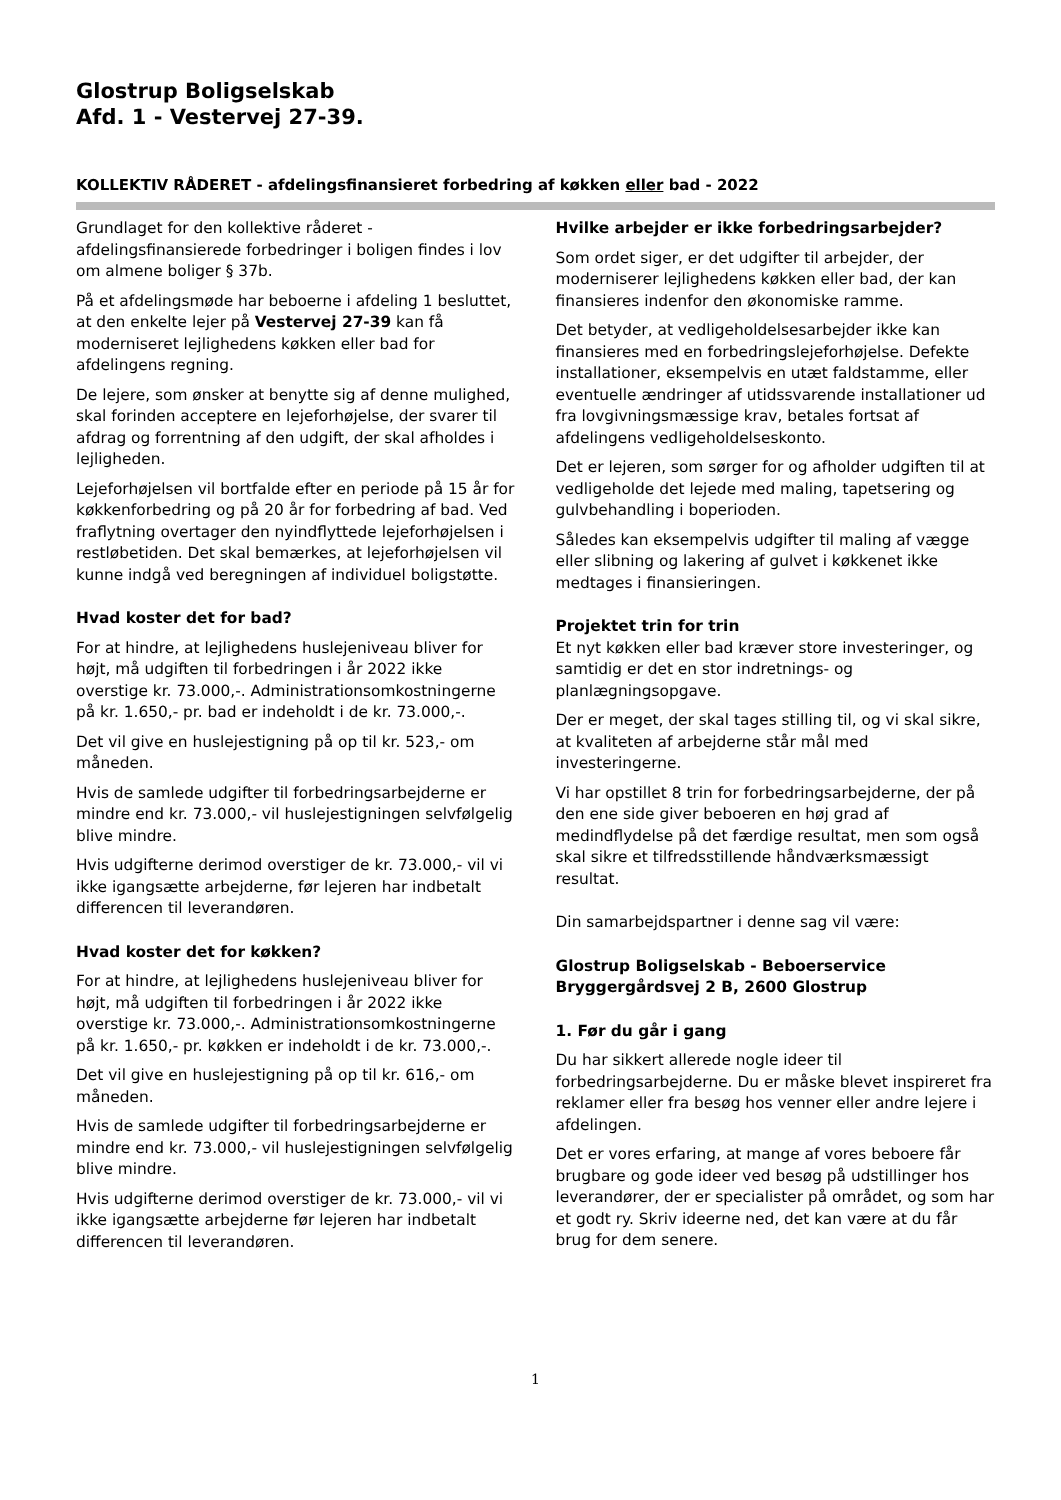Glostrup Boligselskab
Afd. 1 - Vestervej 27-39.
KOLLEKTIV RÅDERET - afdelingsfinansieret forbedring af køkken eller bad - 2022
Grundlaget for den kollektive råderet - afdelingsfinansierede forbedringer i boligen findes i lov om almene boliger § 37b.
På et afdelingsmøde har beboerne i afdeling 1 besluttet, at den enkelte lejer på Vestervej 27-39 kan få moderniseret lejlighedens køkken eller bad for afdelingens regning.
De lejere, som ønsker at benytte sig af denne mulighed, skal forinden acceptere en lejeforhøjelse, der svarer til afdrag og forrentning af den udgift, der skal afholdes i lejligheden.
Lejeforhøjelsen vil bortfalde efter en periode på 15 år for køkkenforbedring og på 20 år for forbedring af bad. Ved fraflytning overtager den nyindflyttede lejeforhøjelsen i restløbetiden. Det skal bemærkes, at lejeforhøjelsen vil kunne indgå ved beregningen af individuel boligstøtte.
Hvad koster det for bad?
For at hindre, at lejlighedens huslejeniveau bliver for højt, må udgiften til forbedringen i år 2022 ikke overstige kr. 73.000,-. Administrationsomkostningerne på kr. 1.650,- pr. bad er indeholdt i de kr. 73.000,-.
Det vil give en huslejestigning på op til kr. 523,- om måneden.
Hvis de samlede udgifter til forbedringsarbejderne er mindre end kr. 73.000,- vil huslejestigningen selvfølgelig blive mindre.
Hvis udgifterne derimod overstiger de kr. 73.000,- vil vi ikke igangsætte arbejderne, før lejeren har indbetalt differencen til leverandøren.
Hvad koster det for køkken?
For at hindre, at lejlighedens huslejeniveau bliver for højt, må udgiften til forbedringen i år 2022 ikke overstige kr. 73.000,-. Administrationsomkostningerne på kr. 1.650,- pr. køkken er indeholdt i de kr. 73.000,-.
Det vil give en huslejestigning på op til kr. 616,- om måneden.
Hvis de samlede udgifter til forbedringsarbejderne er mindre end kr. 73.000,- vil huslejestigningen selvfølgelig blive mindre.
Hvis udgifterne derimod overstiger de kr. 73.000,- vil vi ikke igangsætte arbejderne før lejeren har indbetalt differencen til leverandøren.
Hvilke arbejder er ikke forbedringsarbejder?
Som ordet siger, er det udgifter til arbejder, der moderniserer lejlighedens køkken eller bad, der kan finansieres indenfor den økonomiske ramme.
Det betyder, at vedligeholdelsesarbejder ikke kan finansieres med en forbedringslejeforhøjelse. Defekte installationer, eksempelvis en utæt faldstamme, eller eventuelle ændringer af utidssvarende installationer ud fra lovgivningsmæssige krav, betales fortsat af afdelingens vedligeholdelseskonto.
Det er lejeren, som sørger for og afholder udgiften til at vedligeholde det lejede med maling, tapetsering og gulvbehandling i boperioden.
Således kan eksempelvis udgifter til maling af vægge eller slibning og lakering af gulvet i køkkenet ikke medtages i finansieringen.
Projektet trin for trin
Et nyt køkken eller bad kræver store investeringer, og samtidig er det en stor indretnings- og planlægningsopgave.
Der er meget, der skal tages stilling til, og vi skal sikre, at kvaliteten af arbejderne står mål med investeringerne.
Vi har opstillet 8 trin for forbedringsarbejderne, der på den ene side giver beboeren en høj grad af medindflydelse på det færdige resultat, men som også skal sikre et tilfredsstillende håndværksmæssigt resultat.
Din samarbejdspartner i denne sag vil være:
Glostrup Boligselskab - Beboerservice
Bryggergårdsvej 2 B, 2600 Glostrup
1. Før du går i gang
Du har sikkert allerede nogle ideer til forbedringsarbejderne. Du er måske blevet inspireret fra reklamer eller fra besøg hos venner eller andre lejere i afdelingen.
Det er vores erfaring, at mange af vores beboere får brugbare og gode ideer ved besøg på udstillinger hos leverandører, der er specialister på området, og som har et godt ry. Skriv ideerne ned, det kan være at du får brug for dem senere.
1